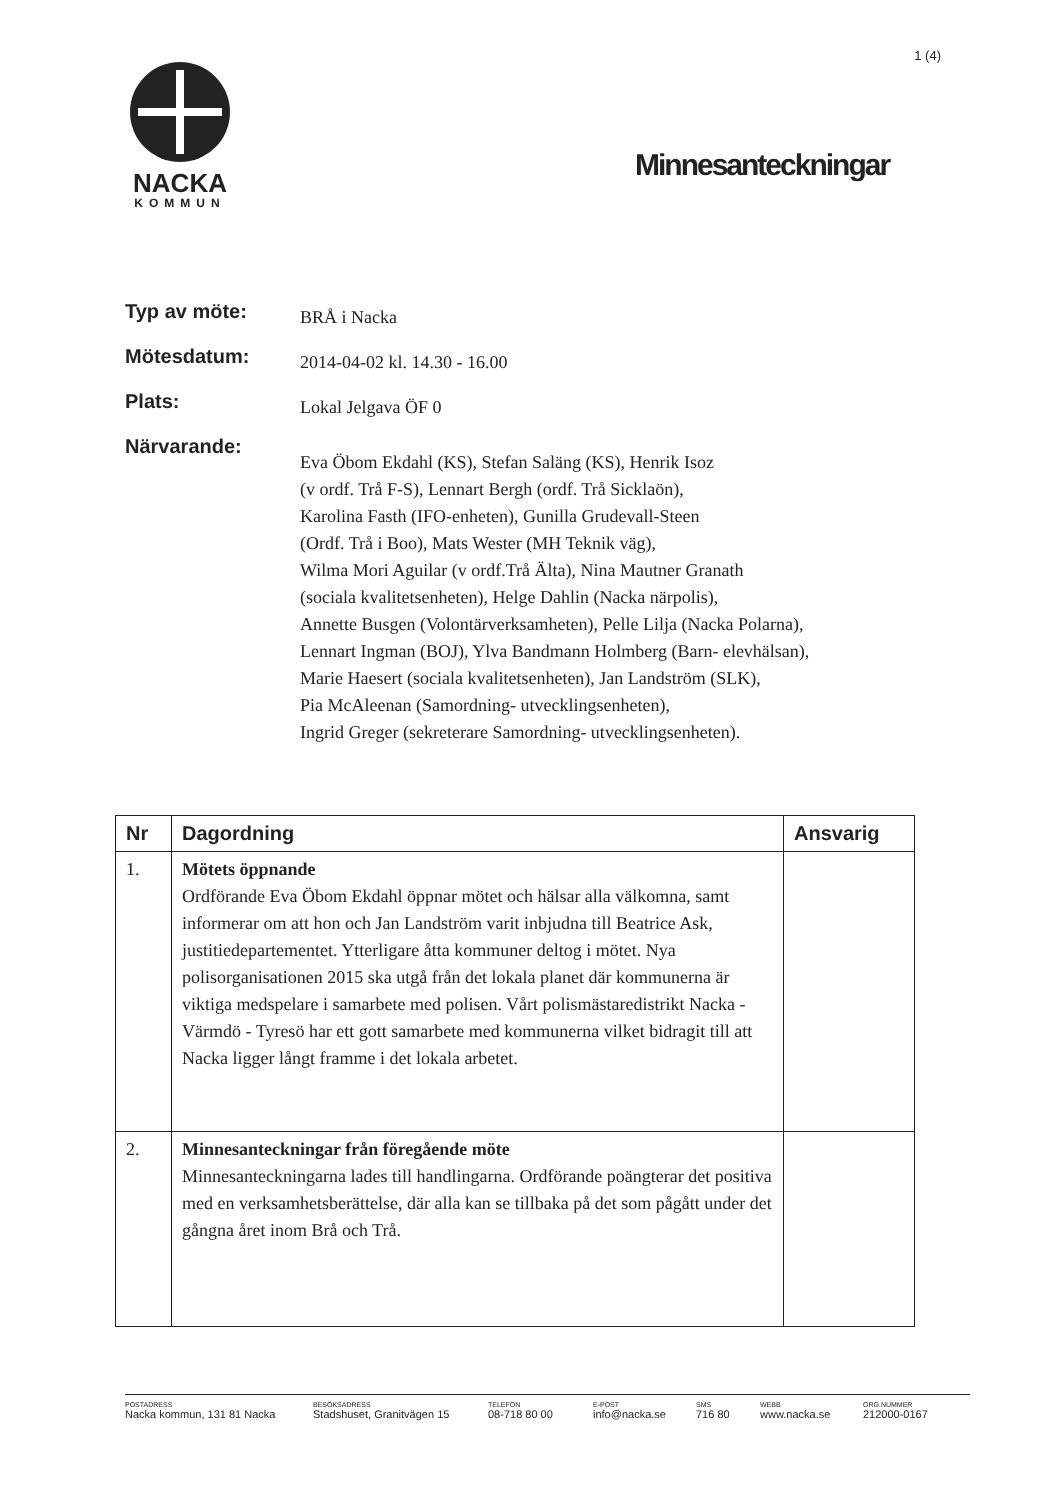1 (4)
NACKA
KOMMUN
Minnesanteckningar
Typ av möte:
BRÅ i Nacka
Mötesdatum:
2014-04-02 kl. 14.30 - 16.00
Plats:
Lokal Jelgava ÖF 0
Närvarande:
Eva Öbom Ekdahl (KS), Stefan Saläng (KS), Henrik Isoz
(v ordf. Trå F-S), Lennart Bergh (ordf. Trå Sicklaön),
Karolina Fasth (IFO-enheten), Gunilla Grudevall-Steen
(Ordf. Trå i Boo), Mats Wester (MH Teknik väg),
Wilma Mori Aguilar (v ordf.Trå Älta), Nina Mautner Granath
(sociala kvalitetsenheten), Helge Dahlin (Nacka närpolis),
Annette Busgen (Volontärverksamheten), Pelle Lilja (Nacka Polarna),
Lennart Ingman (BOJ), Ylva Bandmann Holmberg (Barn- elevhälsan),
Marie Haesert (sociala kvalitetsenheten), Jan Landström (SLK),
Pia McAleenan (Samordning- utvecklingsenheten),
Ingrid Greger (sekreterare Samordning- utvecklingsenheten).
| Nr | Dagordning | Ansvarig |
| --- | --- | --- |
| 1. | Mötets öppnande Ordförande Eva Öbom Ekdahl öppnar mötet och hälsar alla välkomna, samt informerar om att hon och Jan Landström varit inbjudna till Beatrice Ask, justitiedepartementet. Ytterligare åtta kommuner deltog i mötet. Nya polisorganisationen 2015 ska utgå från det lokala planet där kommunerna är viktiga medspelare i samarbete med polisen. Vårt polismästaredistrikt Nacka - Värmdö - Tyresö har ett gott samarbete med kommunerna vilket bidragit till att Nacka ligger långt framme i det lokala arbetet. | |
| 2. | Minnesanteckningar från föregående möte Minnesanteckningarna lades till handlingarna. Ordförande poängterar det positiva med en verksamhetsberättelse, där alla kan se tillbaka på det som pågått under det gångna året inom Brå och Trå. | |
POSTADRESS
Nacka kommun, 131 81 Nacka
BESÖKSADRESS
Stadshuset, Granitvägen 15
TELEFON
08-718 80 00
E-POST
info@nacka.se
SMS
716 80
WEBB
www.nacka.se
ORG.NUMMER
212000-0167